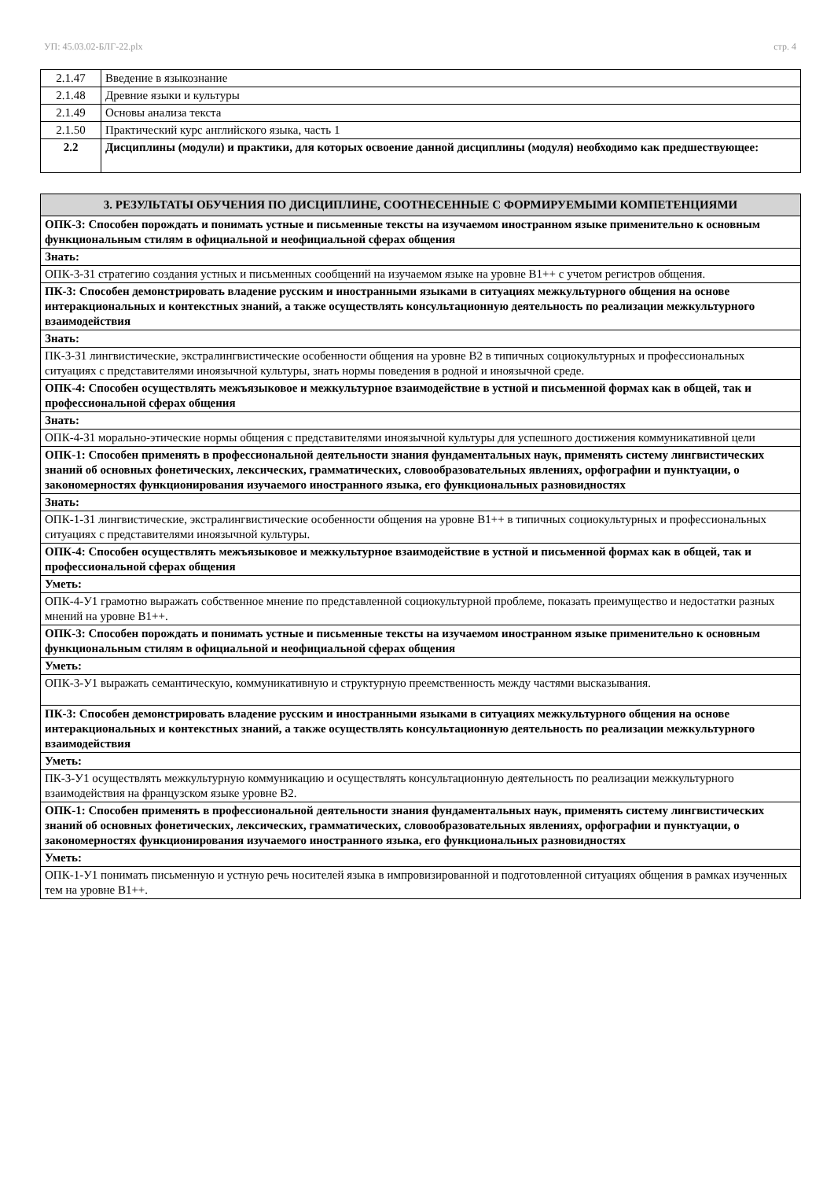УП: 45.03.02-БЛГ-22.plx стр. 4
| 2.1.47 | Введение в языкознание |
| 2.1.48 | Древние языки и культуры |
| 2.1.49 | Основы анализа текста |
| 2.1.50 | Практический курс английского языка, часть 1 |
| 2.2 | Дисциплины (модули) и практики, для которых освоение данной дисциплины (модуля) необходимо как предшествующее: |
| 3. РЕЗУЛЬТАТЫ ОБУЧЕНИЯ ПО ДИСЦИПЛИНЕ, СООТНЕСЕННЫЕ С ФОРМИРУЕМЫМИ КОМПЕТЕНЦИЯМИ |
| ОПК-3: Способен порождать и понимать устные и письменные тексты на изучаемом иностранном языке применительно к основным функциональным стилям в официальной и неофициальной сферах общения |
| Знать: |
| ОПК-3-З1 стратегию создания устных и письменных сообщений на изучаемом языке на уровне В1++ с учетом регистров общения. |
| ПК-3: Способен демонстрировать владение русским и иностранными языками в ситуациях межкультурного общения на основе интеракциональных и контекстных знаний, а также осуществлять консультационную деятельность по реализации межкультурного взаимодействия |
| Знать: |
| ПК-3-З1 лингвистические, экстралингвистические особенности общения на уровне В2 в типичных социокультурных и профессиональных ситуациях с представителями иноязычной культуры, знать нормы поведения в родной и иноязычной среде. |
| ОПК-4: Способен осуществлять межъязыковое и межкультурное взаимодействие в устной и письменной формах как в общей, так и профессиональной сферах общения |
| Знать: |
| ОПК-4-З1 морально-этические нормы общения с представителями иноязычной культуры для успешного достижения коммуникативной цели |
| ОПК-1: Способен применять в профессиональной деятельности знания фундаментальных наук, применять систему лингвистических знаний об основных фонетических, лексических, грамматических, словообразовательных явлениях, орфографии и пунктуации, о закономерностях функционирования изучаемого иностранного языка, его функциональных разновидностях |
| Знать: |
| ОПК-1-З1 лингвистические, экстралингвистические особенности общения на уровне В1++ в типичных социокультурных и профессиональных ситуациях с представителями иноязычной культуры. |
| ОПК-4: Способен осуществлять межъязыковое и межкультурное взаимодействие в устной и письменной формах как в общей, так и профессиональной сферах общения |
| Уметь: |
| ОПК-4-У1 грамотно выражать собственное мнение по представленной социокультурной проблеме, показать преимущество и недостатки разных мнений на уровне В1++. |
| ОПК-3: Способен порождать и понимать устные и письменные тексты на изучаемом иностранном языке применительно к основным функциональным стилям в официальной и неофициальной сферах общения |
| Уметь: |
| ОПК-3-У1 выражать семантическую, коммуникативную и структурную преемственность между частями высказывания. |
| ПК-3: Способен демонстрировать владение русским и иностранными языками в ситуациях межкультурного общения на основе интеракциональных и контекстных знаний, а также осуществлять консультационную деятельность по реализации межкультурного взаимодействия |
| Уметь: |
| ПК-3-У1 осуществлять межкультурную коммуникацию и осуществлять консультационную деятельность по реализации межкультурного взаимодействия на французском языке уровне В2. |
| ОПК-1: Способен применять в профессиональной деятельности знания фундаментальных наук, применять систему лингвистических знаний об основных фонетических, лексических, грамматических, словообразовательных явлениях, орфографии и пунктуации, о закономерностях функционирования изучаемого иностранного языка, его функциональных разновидностях |
| Уметь: |
| ОПК-1-У1 понимать письменную и устную речь носителей языка в импровизированной и подготовленной ситуациях общения в рамках изученных тем на уровне В1++. |